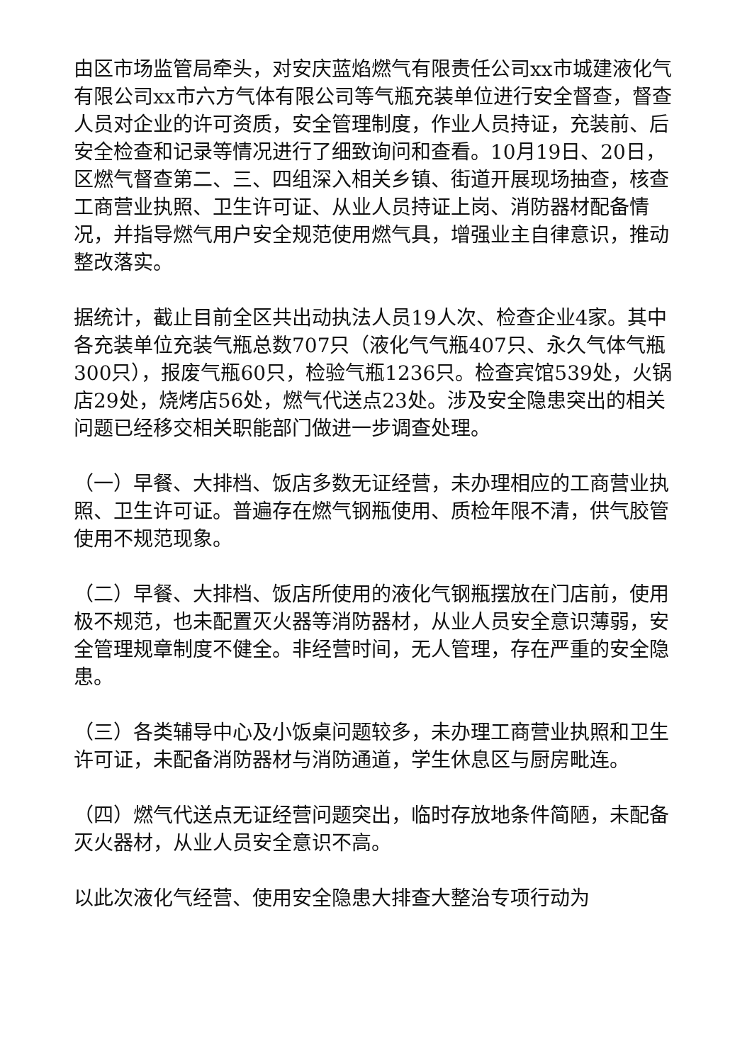由区市场监管局牵头，对安庆蓝焰燃气有限责任公司xx市城建液化气有限公司xx市六方气体有限公司等气瓶充装单位进行安全督查，督查人员对企业的许可资质，安全管理制度，作业人员持证，充装前、后安全检查和记录等情况进行了细致询问和查看。10月19日、20日，区燃气督查第二、三、四组深入相关乡镇、街道开展现场抽查，核查工商营业执照、卫生许可证、从业人员持证上岗、消防器材配备情况，并指导燃气用户安全规范使用燃气具，增强业主自律意识，推动整改落实。
据统计，截止目前全区共出动执法人员19人次、检查企业4家。其中各充装单位充装气瓶总数707只（液化气气瓶407只、永久气体气瓶300只），报废气瓶60只，检验气瓶1236只。检查宾馆539处，火锅店29处，烧烤店56处，燃气代送点23处。涉及安全隐患突出的相关问题已经移交相关职能部门做进一步调查处理。
（一）早餐、大排档、饭店多数无证经营，未办理相应的工商营业执照、卫生许可证。普遍存在燃气钢瓶使用、质检年限不清，供气胶管使用不规范现象。
（二）早餐、大排档、饭店所使用的液化气钢瓶摆放在门店前，使用极不规范，也未配置灭火器等消防器材，从业人员安全意识薄弱，安全管理规章制度不健全。非经营时间，无人管理，存在严重的安全隐患。
（三）各类辅导中心及小饭桌问题较多，未办理工商营业执照和卫生许可证，未配备消防器材与消防通道，学生休息区与厨房毗连。
（四）燃气代送点无证经营问题突出，临时存放地条件简陋，未配备灭火器材，从业人员安全意识不高。
以此次液化气经营、使用安全隐患大排查大整治专项行动为